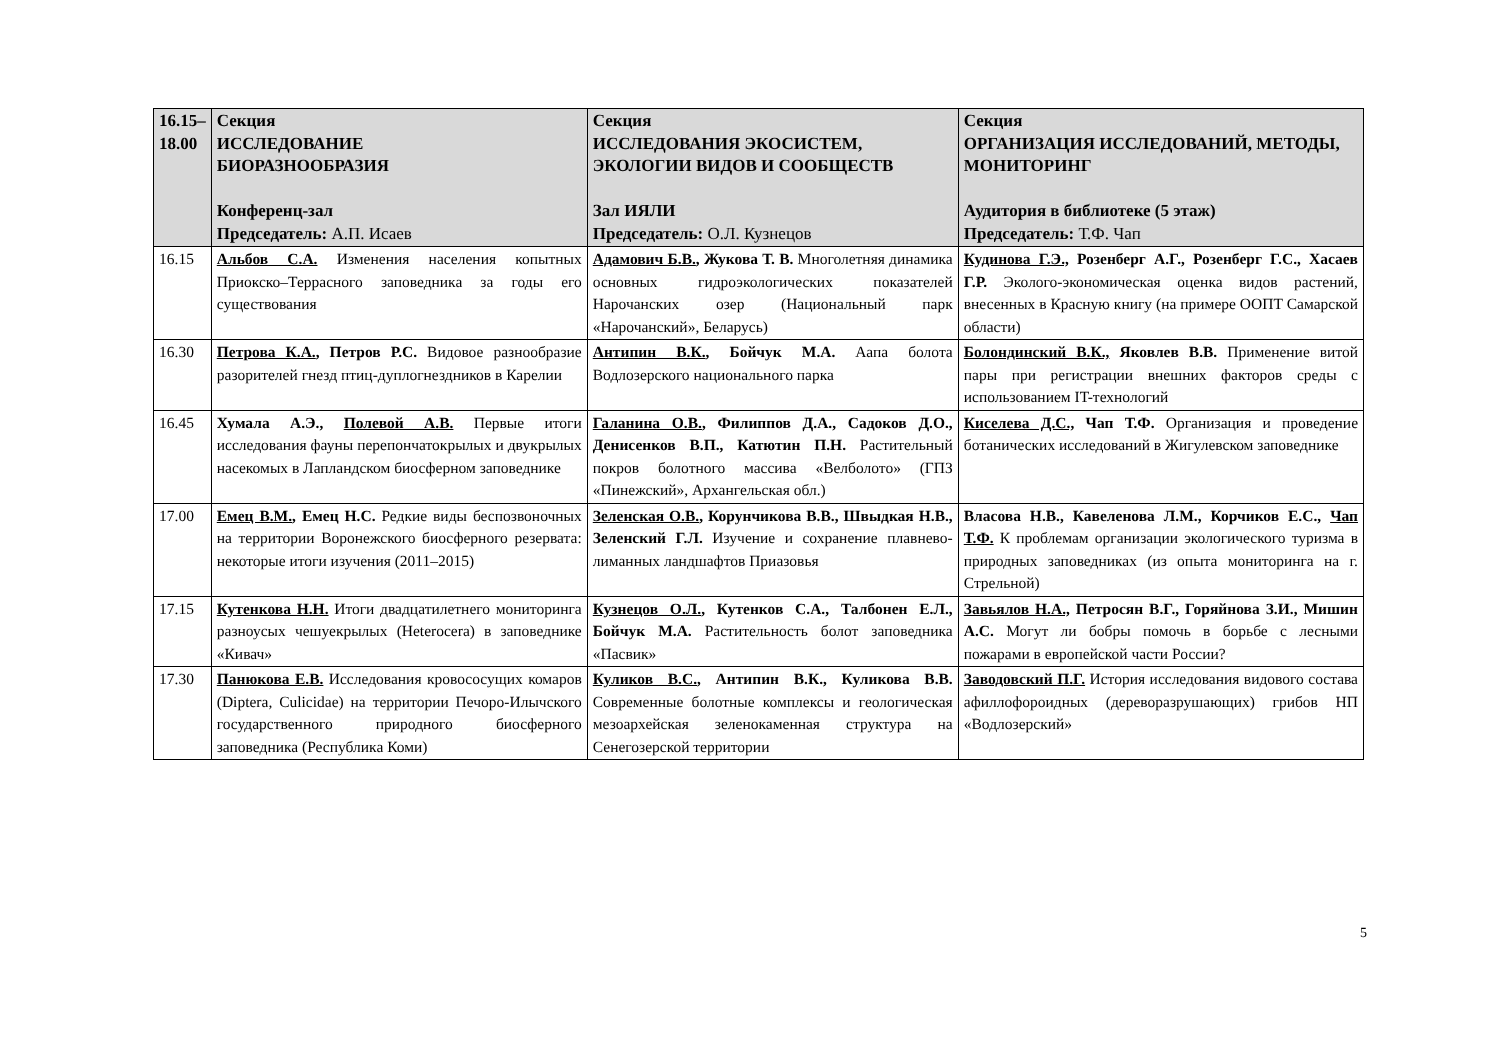| 16.15– 18.00 | Секция ИССЛЕДОВАНИЕ БИОРАЗНООБРАЗИЯ Конференц-зал Председатель: А.П. Исаев | Секция ИССЛЕДОВАНИЯ ЭКОСИСТЕМ, ЭКОЛОГИИ ВИДОВ И СООБЩЕСТВ Зал ИЯЛИ Председатель: О.Л. Кузнецов | Секция ОРГАНИЗАЦИЯ ИССЛЕДОВАНИЙ, МЕТОДЫ, МОНИТОРИНГ Аудитория в библиотеке (5 этаж) Председатель: Т.Ф. Чап |
| --- | --- | --- | --- |
| 16.15 | Альбов С.А. Изменения населения копытных Приокско–Террасного заповедника за годы его существования | Адамович Б.В. , Жукова Т. В. Многолетняя динамика основных гидроэкологических показателей Нарочанских озер (Национальный парк «Нарочанский», Беларусь) | Кудинова Г.Э., Розенберг А.Г., Розенберг Г.С., Хасаев Г.Р. Эколого-экономическая оценка видов растений, внесенных в Красную книгу (на примере ООПТ Самарской области) |
| 16.30 | Петрова К.А. , Петров Р.С. Видовое разнообразие разорителей гнезд птиц-дуплогнездников в Карелии | Антипин В.К. , Бойчук М.А. Аапа болота Водлозерского национального парка | Болондинский В.К., Яковлев В.В. Применение витой пары при регистрации внешних факторов среды с использованием IT-технологий |
| 16.45 | Хумала А.Э., Полевой А.В. Первые итоги исследования фауны перепончатокрылых и двукрылых насекомых в Лапландском биосферном заповеднике | Галанина О.В. , Филиппов Д.А., Садоков Д.О., Денисенков В.П., Катютин П.Н. Растительный покров болотного массива «Велболото» (ГПЗ «Пинежский», Архангельская обл.) | Киселева Д.С., Чап Т.Ф. Организация и проведение ботанических исследований в Жигулевском заповеднике |
| 17.00 | Емец В.М. , Емец Н.С. Редкие виды беспозвоночных на территории Воронежского биосферного резервата: некоторые итоги изучения (2011–2015) | Зеленская О.В. , Корунчикова В.В., Швыдкая Н.В., Зеленский Г.Л. Изучение и сохранение плавнево-лиманных ландшафтов Приазовья | Власова Н.В., Кавеленова Л.М., Корчиков Е.С., Чап Т.Ф. К проблемам организации экологического туризма в природных заповедниках (из опыта мониторинга на г. Стрельной) |
| 17.15 | Кутенкова Н.Н. Итоги двадцатилетнего мониторинга разноусых чешуекрылых (Heterocera) в заповеднике «Кивач» | Кузнецов О.Л. , Кутенков С.А., Талбонен Е.Л., Бойчук М.А. Растительность болот заповедника «Пасвик» | Завьялов Н.А., Петросян В.Г., Горяйнова З.И., Мишин А.С. Могут ли бобры помочь в борьбе с лесными пожарами в европейской части России? |
| 17.30 | Панюкова Е.В. Исследования кровососущих комаров (Diptera, Culicidae) на территории Печоро-Илычского государственного природного биосферного заповедника (Республика Коми) | Куликов В.С. , Антипин В.К., Куликова В.В. Современные болотные комплексы и геологическая мезоархейская зеленокаменная структура на Сенегозерской территории | Заводовский П.Г. История исследования видового состава афиллофороидных (дереворазрушающих) грибов НП «Водлозерский» |
5